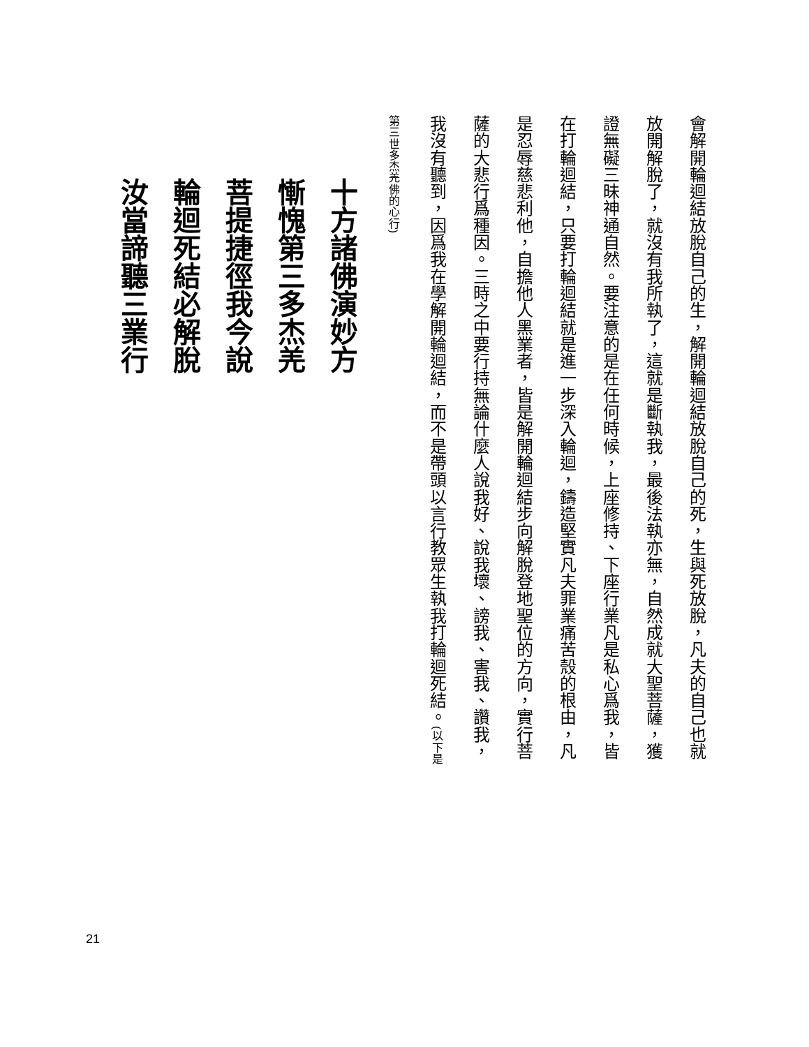會解開輪迴結放脫自己的生，解開輪迴結放脫自己的死，生與死放脫，凡夫的自己也就
放開解脫了，就沒有我所執了，這就是斷執我，最後法執亦無，自然成就大聖菩薩，獲
證無礙三昧神通自然。要注意的是在任何時候，上座修持、下座行業凡是私心爲我，皆
在打輪迴結，只要打輪迴結就是進一步深入輪迴，鑄造堅實凡夫罪業痛苦殼的根由，凡
是忍辱慈悲利他，自擔他人黑業者，皆是解開輪迴結步向解脫登地聖位的方向，實行菩
薩的大悲行爲種因。三時之中要行持無論什麼人說我好、說我壞、謗我、害我、讚我，
我沒有聽到，因爲我在學解開輪迴結，而不是帶頭以言行教眾生執我打輪迴死結。(以下是
第三世多杰羌佛的心行)
十方諸佛演妙方
慚愧第三多杰羌
菩提捷徑我今說
輪迴死結必解脫
汝當諦聽三業行
21